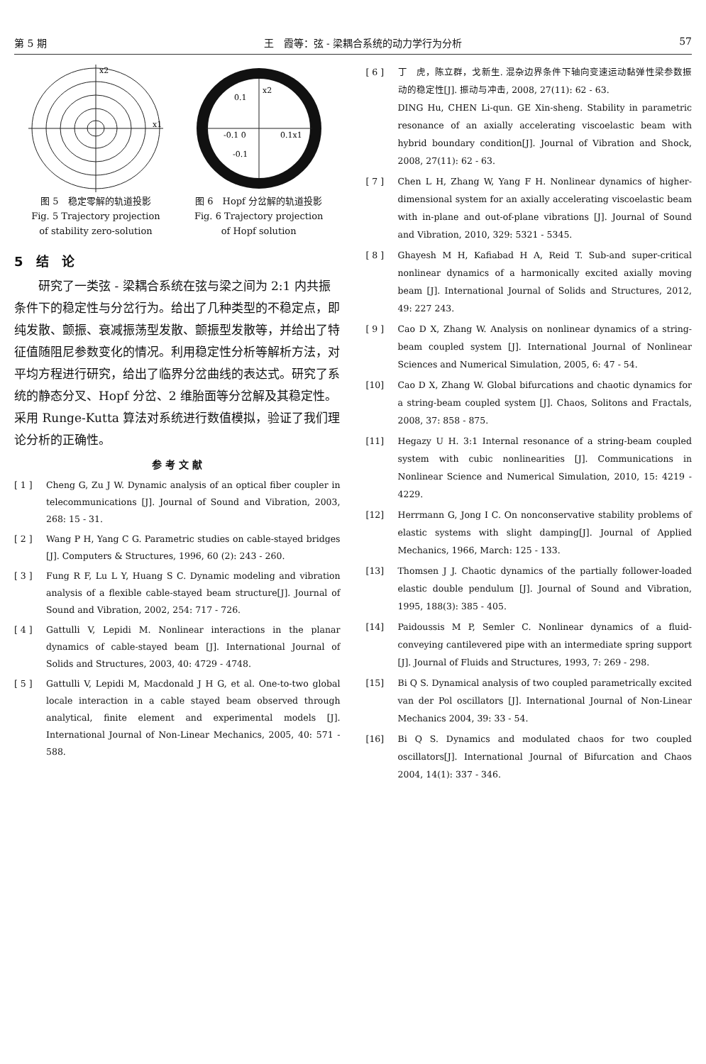第 5 期 王　霞等：弦 - 梁耦合系统的动力学行为分析 57
x2
x1
图 5　稳定零解的轨道投影
Fig. 5 Trajectory projection
of stability zero-solution
0.1
x2
-0.1 0
0.1x1
-0.1
图 6　Hopf 分岔解的轨道投影
Fig. 6 Trajectory projection
of Hopf solution
5　结　论
研究了一类弦 - 梁耦合系统在弦与梁之间为 2:1 内共振条件下的稳定性与分岔行为。给出了几种类型的不稳定点，即纯发散、颤振、衰减振荡型发散、颤振型发散等，并给出了特征值随阻尼参数变化的情况。利用稳定性分析等解析方法，对平均方程进行研究，给出了临界分岔曲线的表达式。研究了系统的静态分叉、Hopf 分岔、2 维胎面等分岔解及其稳定性。采用 Runge-Kutta 算法对系统进行数值模拟，验证了我们理论分析的正确性。
参 考 文 献
[ 1 ] Cheng G, Zu J W. Dynamic analysis of an optical fiber coupler in telecommunications [J]. Journal of Sound and Vibration, 2003, 268: 15 - 31.
[ 2 ] Wang P H, Yang C G. Parametric studies on cable-stayed bridges [J]. Computers & Structures, 1996, 60 (2): 243 - 260.
[ 3 ] Fung R F, Lu L Y, Huang S C. Dynamic modeling and vibration analysis of a flexible cable-stayed beam structure[J]. Journal of Sound and Vibration, 2002, 254: 717 - 726.
[ 4 ] Gattulli V, Lepidi M. Nonlinear interactions in the planar dynamics of cable-stayed beam [J]. International Journal of Solids and Structures, 2003, 40: 4729 - 4748.
[ 5 ] Gattulli V, Lepidi M, Macdonald J H G, et al. One-to-two global locale interaction in a cable stayed beam observed through analytical, finite element and experimental models [J]. International Journal of Non-Linear Mechanics, 2005, 40: 571 - 588.
[ 6 ] 丁　虎，陈立群，戈新生. 混杂边界条件下轴向变速运动黏弹性梁参数振动的稳定性[J]. 振动与冲击, 2008, 27(11): 62 - 63.
DING Hu, CHEN Li-qun. GE Xin-sheng. Stability in parametric resonance of an axially accelerating viscoelastic beam with hybrid boundary condition[J]. Journal of Vibration and Shock, 2008, 27(11): 62 - 63.
[ 7 ] Chen L H, Zhang W, Yang F H. Nonlinear dynamics of higher-dimensional system for an axially accelerating viscoelastic beam with in-plane and out-of-plane vibrations [J]. Journal of Sound and Vibration, 2010, 329: 5321 - 5345.
[ 8 ] Ghayesh M H, Kafiabad H A, Reid T. Sub-and super-critical nonlinear dynamics of a harmonically excited axially moving beam [J]. International Journal of Solids and Structures, 2012, 49: 227 243.
[ 9 ] Cao D X, Zhang W. Analysis on nonlinear dynamics of a string-beam coupled system [J]. International Journal of Nonlinear Sciences and Numerical Simulation, 2005, 6: 47 - 54.
[10] Cao D X, Zhang W. Global bifurcations and chaotic dynamics for a string-beam coupled system [J]. Chaos, Solitons and Fractals, 2008, 37: 858 - 875.
[11] Hegazy U H. 3:1 Internal resonance of a string-beam coupled system with cubic nonlinearities [J]. Communications in Nonlinear Science and Numerical Simulation, 2010, 15: 4219 - 4229.
[12] Herrmann G, Jong I C. On nonconservative stability problems of elastic systems with slight damping[J]. Journal of Applied Mechanics, 1966, March: 125 - 133.
[13] Thomsen J J. Chaotic dynamics of the partially follower-loaded elastic double pendulum [J]. Journal of Sound and Vibration, 1995, 188(3): 385 - 405.
[14] Paidoussis M P, Semler C. Nonlinear dynamics of a fluid-conveying cantilevered pipe with an intermediate spring support [J]. Journal of Fluids and Structures, 1993, 7: 269 - 298.
[15] Bi Q S. Dynamical analysis of two coupled parametrically excited van der Pol oscillators [J]. International Journal of Non-Linear Mechanics 2004, 39: 33 - 54.
[16] Bi Q S. Dynamics and modulated chaos for two coupled oscillators[J]. International Journal of Bifurcation and Chaos 2004, 14(1): 337 - 346.